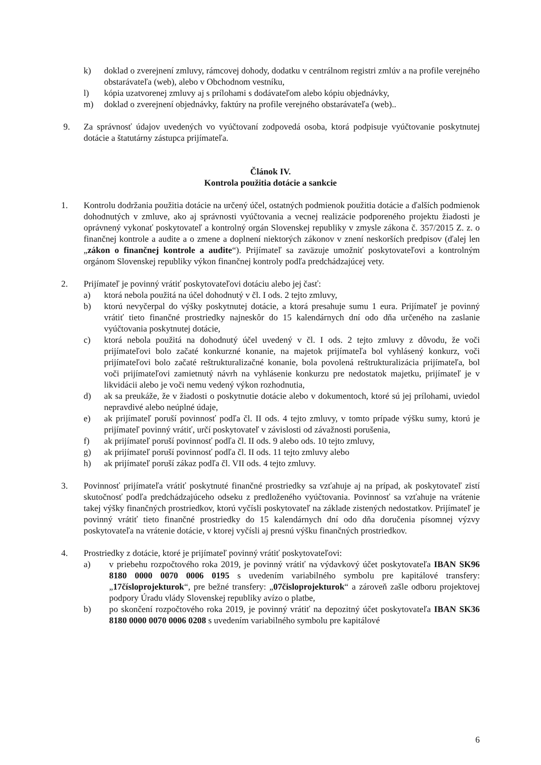k) doklad o zverejnení zmluvy, rámcovej dohody, dodatku v centrálnom registri zmlúv a na profile verejného obstarávateľa (web), alebo v Obchodnom vestníku,
l) kópia uzatvorenej zmluvy aj s prílohami s dodávateľom alebo kópiu objednávky,
m) doklad o zverejnení objednávky, faktúry na profile verejného obstarávateľa (web)..
9. Za správnosť údajov uvedených vo vyúčtovaní zodpovedá osoba, ktorá podpisuje vyúčtovanie poskytnutej dotácie a štatutárny zástupca prijímateľa.
Článok IV.
Kontrola použitia dotácie a sankcie
1. Kontrolu dodržania použitia dotácie na určený účel, ostatných podmienok použitia dotácie a ďalších podmienok dohodnutých v zmluve, ako aj správnosti vyúčtovania a vecnej realizácie podporeného projektu žiadosti je oprávnený vykonať poskytovateľ a kontrolný orgán Slovenskej republiky v zmysle zákona č. 357/2015 Z. z. o finančnej kontrole a audite a o zmene a doplnení niektorých zákonov v znení neskorších predpisov (ďalej len „zákon o finančnej kontrole a audite“). Prijímateľ sa zaväzuje umožniť poskytovateľovi a kontrolným orgánom Slovenskej republiky výkon finančnej kontroly podľa predchádzajúcej vety.
2. Prijímateľ je povinný vrátiť poskytovateľovi dotáciu alebo jej časť:
a) ktorá nebola použitá na účel dohodnutý v čl. I ods. 2 tejto zmluvy,
b) ktorú nevyčerpal do výšky poskytnutej dotácie, a ktorá presahuje sumu 1 eura. Prijímateľ je povinný vrátiť tieto finančné prostriedky najneskôr do 15 kalendárnych dní odo dňa určeného na zaslanie vyúčtovania poskytnutej dotácie,
c) ktorá nebola použitá na dohodnutý účel uvedený v čl. I ods. 2 tejto zmluvy z dôvodu, že voči prijímateľovi bolo začaté konkurzné konanie, na majetok prijímateľa bol vyhlásený konkurz, voči prijímateľovi bolo začaté reštrukturalizačné konanie, bola povolená reštrukturalizácia prijímateľa, bol voči prijímateľovi zamietnutý návrh na vyhlásenie konkurzu pre nedostatok majetku, prijímateľ je v likvidácii alebo je voči nemu vedený výkon rozhodnutia,
d) ak sa preukáže, že v žiadosti o poskytnutie dotácie alebo v dokumentoch, ktoré sú jej prílohami, uviedol nepravdivé alebo neúplné údaje,
e) ak prijímateľ poruší povinnosť podľa čl. II ods. 4 tejto zmluvy, v tomto prípade výšku sumy, ktorú je prijímateľ povinný vrátiť, určí poskytovateľ v závislosti od závažnosti porušenia,
f) ak prijímateľ poruší povinnosť podľa čl. II ods. 9 alebo ods. 10 tejto zmluvy,
g) ak prijímateľ poruší povinnosť podľa čl. II ods. 11 tejto zmluvy alebo
h) ak prijímateľ poruší zákaz podľa čl. VII ods. 4 tejto zmluvy.
3. Povinnosť prijímateľa vrátiť poskytnuté finančné prostriedky sa vzťahuje aj na prípad, ak poskytovateľ zistí skutočnosť podľa predchádzajúceho odseku z predloženého vyúčtovania. Povinnosť sa vzťahuje na vrátenie takej výšky finančných prostriedkov, ktorú vyčísli poskytovateľ na základe zistených nedostatkov. Prijímateľ je povinný vrátiť tieto finančné prostriedky do 15 kalendárnych dní odo dňa doručenia písomnej výzvy poskytovateľa na vrátenie dotácie, v ktorej vyčísli aj presnú výšku finančných prostriedkov.
4. Prostriedky z dotácie, ktoré je prijímateľ povinný vrátiť poskytovateľovi:
a) v priebehu rozpočtového roka 2019, je povinný vrátiť na výdavkový účet poskytovateľa IBAN SK96 8180 0000 0070 0006 0195 s uvedením variabilného symbolu pre kapitálové transfery: „17čísloprojekturok“, pre bežné transfery: „07čisloprojekturok“ a zároveň zašle odboru projektovej podpory Úradu vlády Slovenskej republiky avízo o platbe,
b) po skončení rozpočtového roka 2019, je povinný vrátiť na depozitný účet poskytovateľa IBAN SK36 8180 0000 0070 0006 0208 s uvedením variabilného symbolu pre kapitálové
6